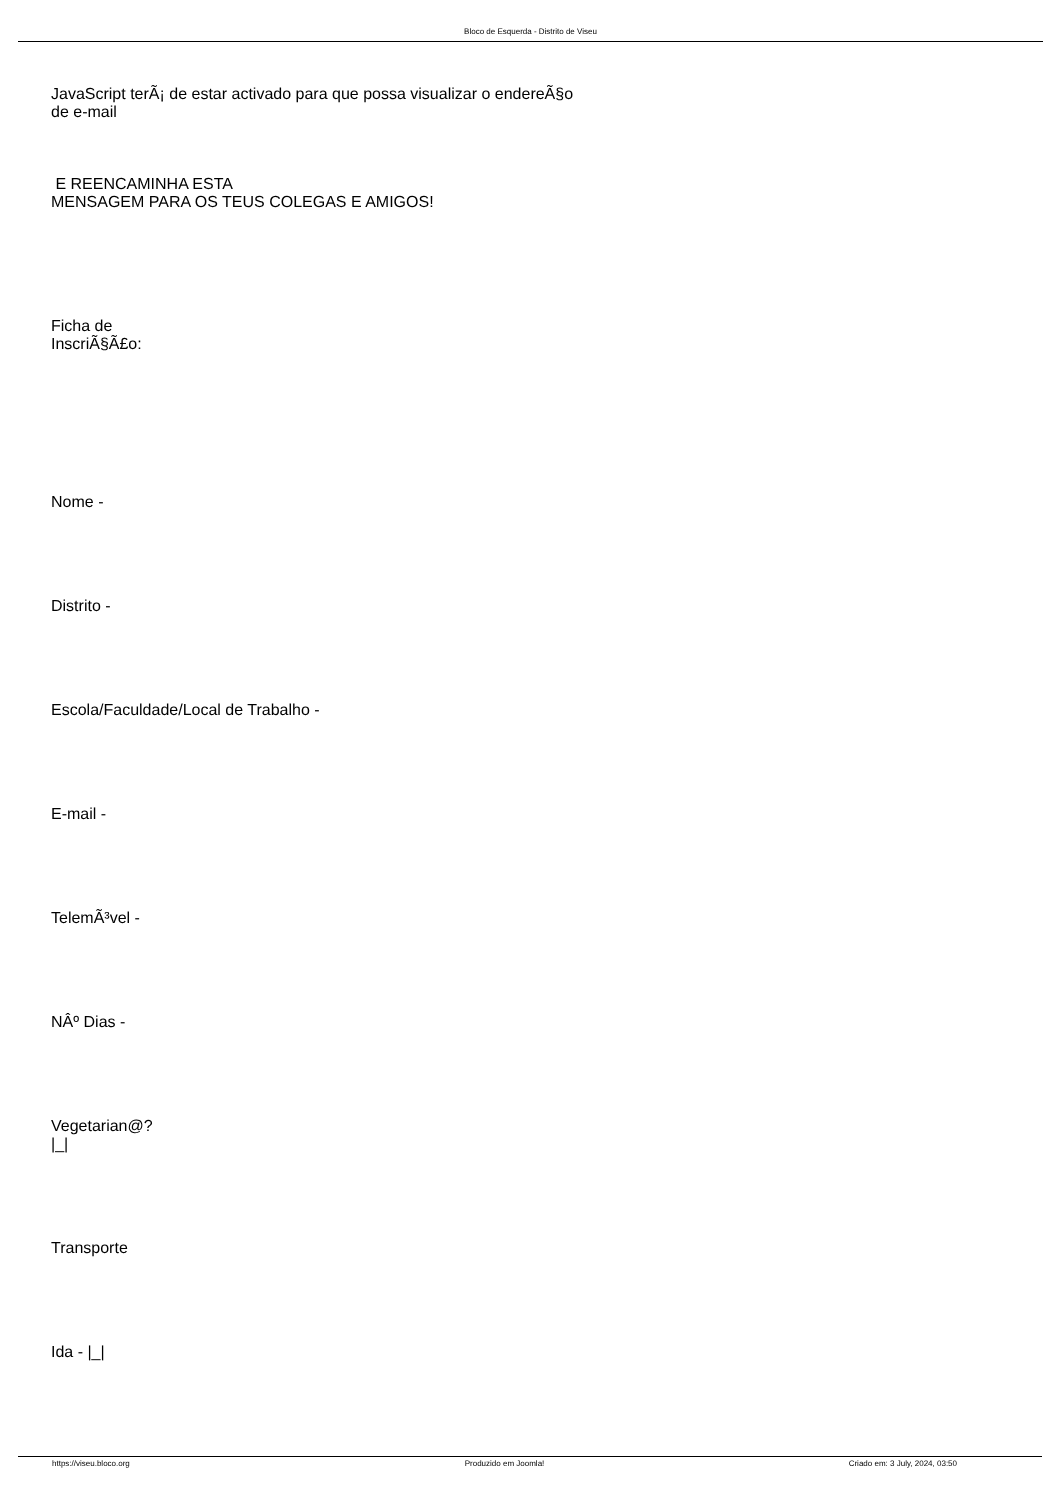Bloco de Esquerda - Distrito de Viseu
JavaScript terÃ¡ de estar activado para que possa visualizar o endereÃ§o
de e-mail
E REENCAMINHA ESTA
MENSAGEM PARA OS TEUS COLEGAS E AMIGOS!
Ficha de
InscriÃ§Ã£o:
Nome -
Distrito -
Escola/Faculdade/Local de Trabalho -
E-mail -
TelemÃ³vel -
NÂº Dias -
Vegetarian@?
|_|
Transporte
Ida - |_|
https://viseu.bloco.org Produzido em Joomla! Criado em: 3 July, 2024, 03:50